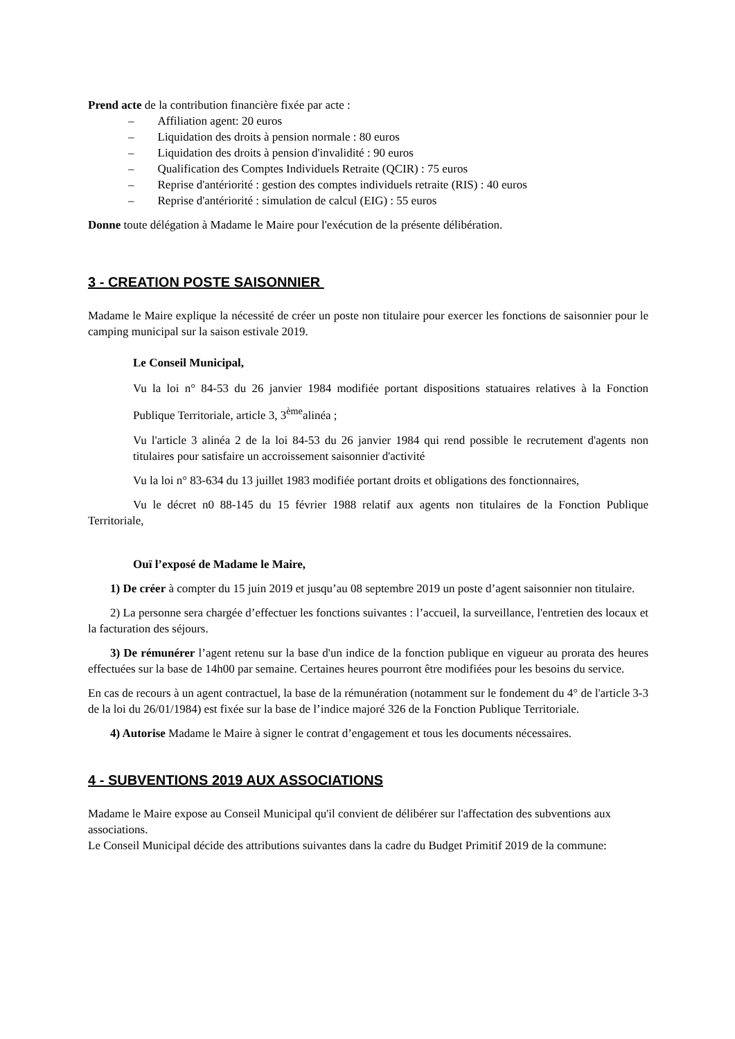Prend acte de la contribution financière fixée par acte :
– Affiliation agent: 20 euros
– Liquidation des droits à pension normale : 80 euros
– Liquidation des droits à pension d'invalidité : 90 euros
– Qualification des Comptes Individuels Retraite (QCIR) : 75 euros
– Reprise d'antériorité : gestion des comptes individuels retraite (RIS) : 40 euros
– Reprise d'antériorité : simulation de calcul (EIG) : 55 euros
Donne toute délégation à Madame le Maire pour l'exécution de la présente délibération.
3 - CREATION POSTE SAISONNIER
Madame le Maire explique la nécessité de créer un poste non titulaire pour exercer les fonctions de saisonnier pour le camping municipal sur la saison estivale 2019.
Le Conseil Municipal,
Vu la loi n° 84-53 du 26 janvier 1984 modifiée portant dispositions statuaires relatives à la Fonction Publique Territoriale, article 3, 3<sup>ème</sup>alinéa ;
Vu l'article 3 alinéa 2 de la loi 84-53 du 26 janvier 1984 qui rend possible le recrutement d'agents non titulaires pour satisfaire un accroissement saisonnier d'activité
Vu la loi n° 83-634 du 13 juillet 1983 modifiée portant droits et obligations des fonctionnaires,
Vu le décret n0 88-145 du 15 février 1988 relatif aux agents non titulaires de la Fonction Publique Territoriale,
Ouï l’exposé de Madame le Maire,
1) De créer à compter du 15 juin 2019 et jusqu’au 08 septembre 2019 un poste d’agent saisonnier non titulaire.
2) La personne sera chargée d’effectuer les fonctions suivantes : l’accueil, la surveillance, l'entretien des locaux et la facturation des séjours.
3) De rémunérer l’agent retenu sur la base d'un indice de la fonction publique en vigueur au prorata des heures effectuées sur la base de 14h00 par semaine. Certaines heures pourront être modifiées pour les besoins du service.
En cas de recours à un agent contractuel, la base de la rémunération (notamment sur le fondement du 4° de l'article 3-3 de la loi du 26/01/1984) est fixée sur la base de l’indice majoré 326 de la Fonction Publique Territoriale.
4) Autorise Madame le Maire à signer le contrat d’engagement et tous les documents nécessaires.
4 - SUBVENTIONS 2019 AUX ASSOCIATIONS
Madame le Maire expose au Conseil Municipal qu'il convient de délibérer sur l'affectation des subventions aux associations.
Le Conseil Municipal décide des attributions suivantes dans la cadre du Budget Primitif 2019 de la commune: